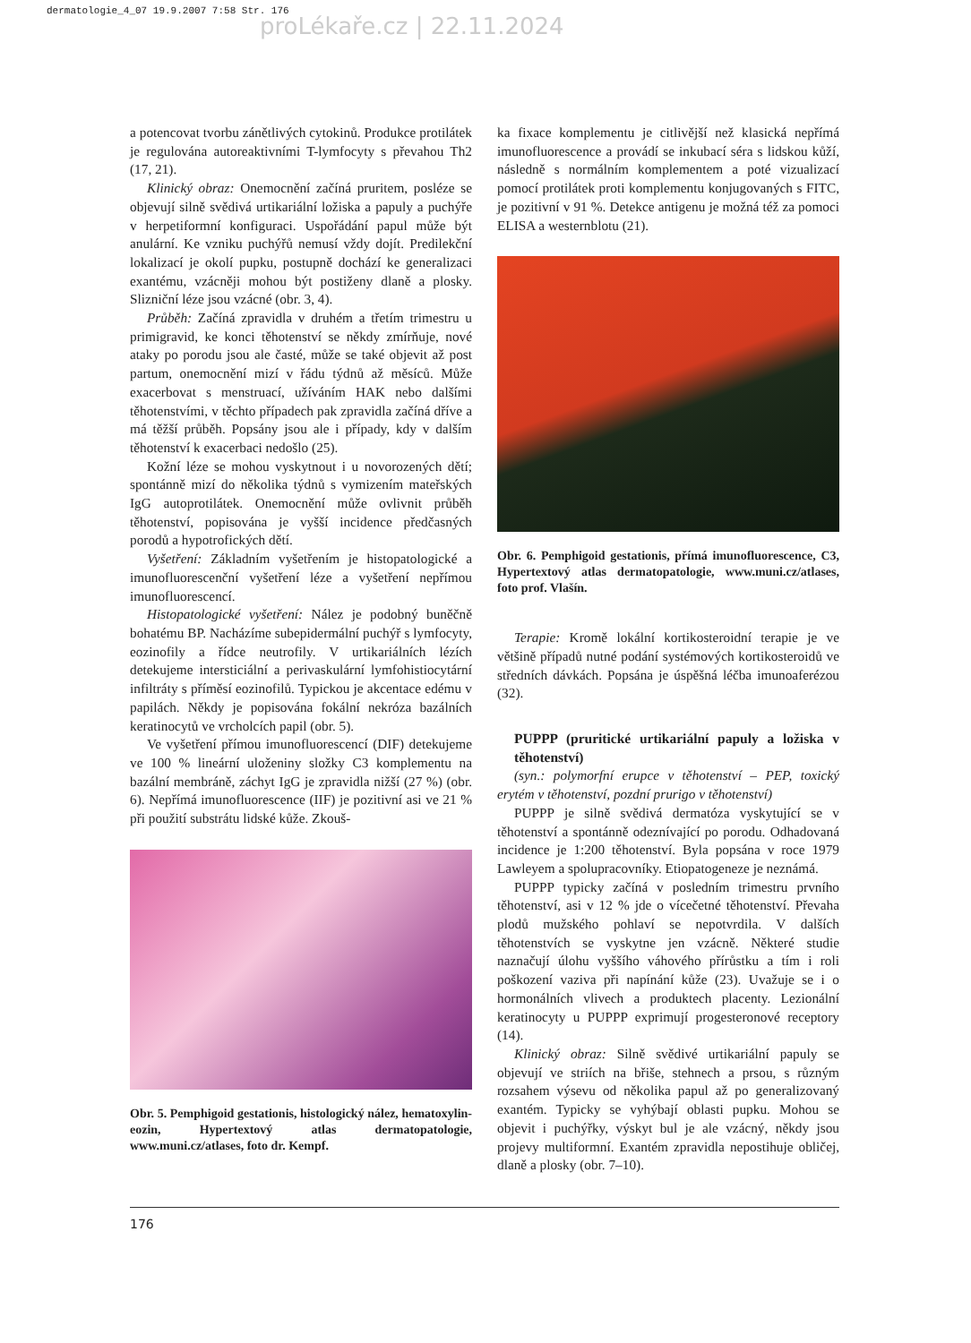dermatologie_4_07 19.9.2007 7:58 Str. 176
proLékaře.cz | 22.11.2024
a potencovat tvorbu zánětlivých cytokinů. Produkce protilátek je regulována autoreaktivními T-lymfocyty s převahou Th2 (17, 21).
Klinický obraz: Onemocnění začíná pruritem, posléze se objevují silně svědivá urtikariální ložiska a papuly a puchýře v herpetiformní konfiguraci. Uspořádání papul může být anulární. Ke vzniku puchýřů nemusí vždy dojít. Predilekční lokalizací je okolí pupku, postupně dochází ke generalizaci exantému, vzácněji mohou být postiženy dlaně a plosky. Slizniční léze jsou vzácné (obr. 3, 4).
Průběh: Začíná zpravidla v druhém a třetím trimestru u primigravid, ke konci těhotenství se někdy zmírňuje, nové ataky po porodu jsou ale časté, může se také objevit až post partum, onemocnění mizí v řádu týdnů až měsíců. Může exacerbovat s menstruací, užíváním HAK nebo dalšími těhotenstvími, v těchto případech pak zpravidla začíná dříve a má těžší průběh. Popsány jsou ale i případy, kdy v dalším těhotenství k exacerbaci nedošlo (25).
Kožní léze se mohou vyskytnout i u novorozených dětí; spontánně mizí do několika týdnů s vymizením mateřských IgG autoprotilátek. Onemocnění může ovlivnit průběh těhotenství, popisována je vyšší incidence předčasných porodů a hypotrofických dětí.
Vyšetření: Základním vyšetřením je histopatologické a imunofluorescenční vyšetření léze a vyšetření nepřímou imunofluorescencí.
Histopatologické vyšetření: Nález je podobný buněčně bohatému BP. Nacházíme subepidermální puchýř s lymfocyty, eozinofily a řídce neutrofily. V urtikariálních lézích detekujeme intersticiální a perivaskulární lymfohistiocytární infiltráty s příměsí eozinofilů. Typickou je akcentace edému v papilách. Někdy je popisována fokální nekróza bazálních keratinocytů ve vrcholcích papil (obr. 5).
Ve vyšetření přímou imunofluorescencí (DIF) detekujeme ve 100 % lineární uloženiny složky C3 komplementu na bazální membráně, záchyt IgG je zpravidla nižší (27 %) (obr. 6). Nepřímá imunofluorescence (IIF) je pozitivní asi ve 21 % při použití substrátu lidské kůže. Zkouš-
Obr. 5. Pemphigoid gestationis, histologický nález, hematoxylin-eozin, Hypertextový atlas dermatopatologie, www.muni.cz/atlases, foto dr. Kempf.
ka fixace komplementu je citlivější než klasická nepřímá imunofluorescence a provádí se inkubací séra s lidskou kůží, následně s normálním komplementem a poté vizualizací pomocí protilátek proti komplementu konjugovaných s FITC, je pozitivní v 91 %. Detekce antigenu je možná též za pomoci ELISA a westernblotu (21).
Obr. 6. Pemphigoid gestationis, přímá imunofluorescence, C3, Hypertextový atlas dermatopatologie, www.muni.cz/atlases, foto prof. Vlašín.
Terapie: Kromě lokální kortikosteroidní terapie je ve většině případů nutné podání systémových kortikosteroidů ve středních dávkách. Popsána je úspěšná léčba imunoaferézou (32).
PUPPP (pruritické urtikariální papuly a ložiska v těhotenství)
(syn.: polymorfní erupce v těhotenství – PEP, toxický erytém v těhotenství, pozdní prurigo v těhotenství)
PUPPP je silně svědivá dermatóza vyskytující se v těhotenství a spontánně odeznívající po porodu. Odhadovaná incidence je 1:200 těhotenství. Byla popsána v roce 1979 Lawleyem a spolupracovníky. Etiopatogeneze je neznámá.
PUPPP typicky začíná v posledním trimestru prvního těhotenství, asi v 12 % jde o vícečetné těhotenství. Převaha plodů mužského pohlaví se nepotvrdila. V dalších těhotenstvích se vyskytne jen vzácně. Některé studie naznačují úlohu vyššího váhového přírůstku a tím i roli poškození vaziva při napínání kůže (23). Uvažuje se i o hormonálních vlivech a produktech placenty. Lezionální keratinocyty u PUPPP exprimují progesteronové receptory (14).
Klinický obraz: Silně svědivé urtikariální papuly se objevují ve striích na břiše, stehnech a prsou, s různým rozsahem výsevu od několika papul až po generalizovaný exantém. Typicky se vyhýbají oblasti pupku. Mohou se objevit i puchýřky, výskyt bul je ale vzácný, někdy jsou projevy multiformní. Exantém zpravidla nepostihuje obličej, dlaně a plosky (obr. 7–10).
176